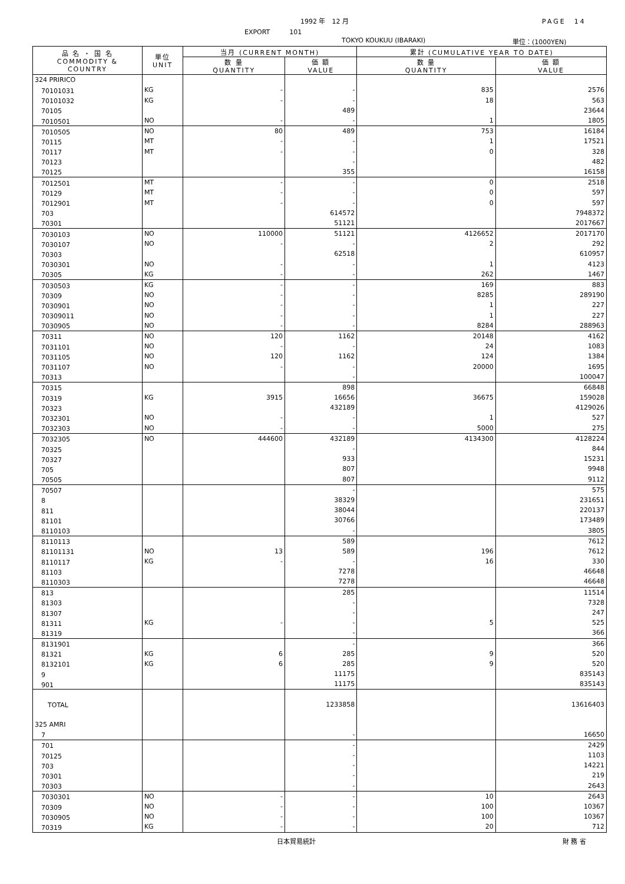1992 年　12 月 PAGE　14
EXPORT　　　101
TOKYO KOUKUU (IBARAKI) 単位：(1000YEN)
| 品 名 ・ 国 名 COMMODITY & COUNTRY | 単位 UNIT | 当月 (CURRENT MONTH) | | 累計 (CUMULATIVE YEAR TO DATE) | |
| --- | --- | --- | --- | --- | --- |
| | | 数 量 QUANTITY | 価 額 VALUE | 数 量 QUANTITY | 価 額 VALUE |
| 324 PRIRICO | | | | | |
| 70101031 | KG | - | - | 835 | 2576 |
| 70101032 | KG | - | - | 18 | 563 |
| 70105 | | | 489 | | 23644 |
| 7010501 | NO | - | - | 1 | 1805 |
| 7010505 | NO | 80 | 489 | 753 | 16184 |
| 70115 | MT | - | - | 1 | 17521 |
| 70117 | MT | - | - | 0 | 328 |
| 70123 | | | - | | 482 |
| 70125 | | | 355 | | 16158 |
| 7012501 | MT | - | - | 0 | 2518 |
| 70129 | MT | - | - | 0 | 597 |
| 7012901 | MT | - | - | 0 | 597 |
| 703 | | | 614572 | | 7948372 |
| 70301 | | | 51121 | | 2017667 |
| 7030103 | NO | 110000 | 51121 | 4126652 | 2017170 |
| 7030107 | NO | - | - | 2 | 292 |
| 70303 | | | 62518 | | 610957 |
| 7030301 | NO | - | - | 1 | 4123 |
| 70305 | KG | - | - | 262 | 1467 |
| 7030503 | KG | - | - | 169 | 883 |
| 70309 | NO | - | - | 8285 | 289190 |
| 7030901 | NO | - | - | 1 | 227 |
| 70309011 | NO | - | - | 1 | 227 |
| 7030905 | NO | - | - | 8284 | 288963 |
| 70311 | NO | 120 | 1162 | 20148 | 4162 |
| 7031101 | NO | - | - | 24 | 1083 |
| 7031105 | NO | 120 | 1162 | 124 | 1384 |
| 7031107 | NO | - | - | 20000 | 1695 |
| 70313 | | | - | | 100047 |
| 70315 | | | 898 | | 66848 |
| 70319 | KG | 3915 | 16656 | 36675 | 159028 |
| 70323 | | | 432189 | | 4129026 |
| 7032301 | NO | - | - | 1 | 527 |
| 7032303 | NO | - | - | 5000 | 275 |
| 7032305 | NO | 444600 | 432189 | 4134300 | 4128224 |
| 70325 | | | - | | 844 |
| 70327 | | | 933 | | 15231 |
| 705 | | | 807 | | 9948 |
| 70505 | | | 807 | | 9112 |
| 70507 | | | - | | 575 |
| 8 | | | 38329 | | 231651 |
| 811 | | | 38044 | | 220137 |
| 81101 | | | 30766 | | 173489 |
| 8110103 | | | - | | 3805 |
| 8110113 | | | 589 | | 7612 |
| 81101131 | NO | 13 | 589 | 196 | 7612 |
| 8110117 | KG | - | - | 16 | 330 |
| 81103 | | | 7278 | | 46648 |
| 8110303 | | | 7278 | | 46648 |
| 813 | | | 285 | | 11514 |
| 81303 | | | - | | 7328 |
| 81307 | | | - | | 247 |
| 81311 | KG | - | - | 5 | 525 |
| 81319 | | | - | | 366 |
| 8131901 | | | - | | 366 |
| 81321 | KG | 6 | 285 | 9 | 520 |
| 8132101 | KG | 6 | 285 | 9 | 520 |
| 9 | | | 11175 | | 835143 |
| 901 | | | 11175 | | 835143 |
| TOTAL | | | 1233858 | | 13616403 |
| 325 AMRI | | | | | |
| 7 | | | - | | 16650 |
| 701 | | | - | | 2429 |
| 70125 | | | - | | 1103 |
| 703 | | | - | | 14221 |
| 70301 | | | - | | 219 |
| 70303 | | | - | | 2643 |
| 7030301 | NO | - | - | 10 | 2643 |
| 70309 | NO | - | - | 100 | 10367 |
| 7030905 | NO | - | - | 100 | 10367 |
| 70319 | KG | - | - | 20 | 712 |
日本貿易統計 財 務 省